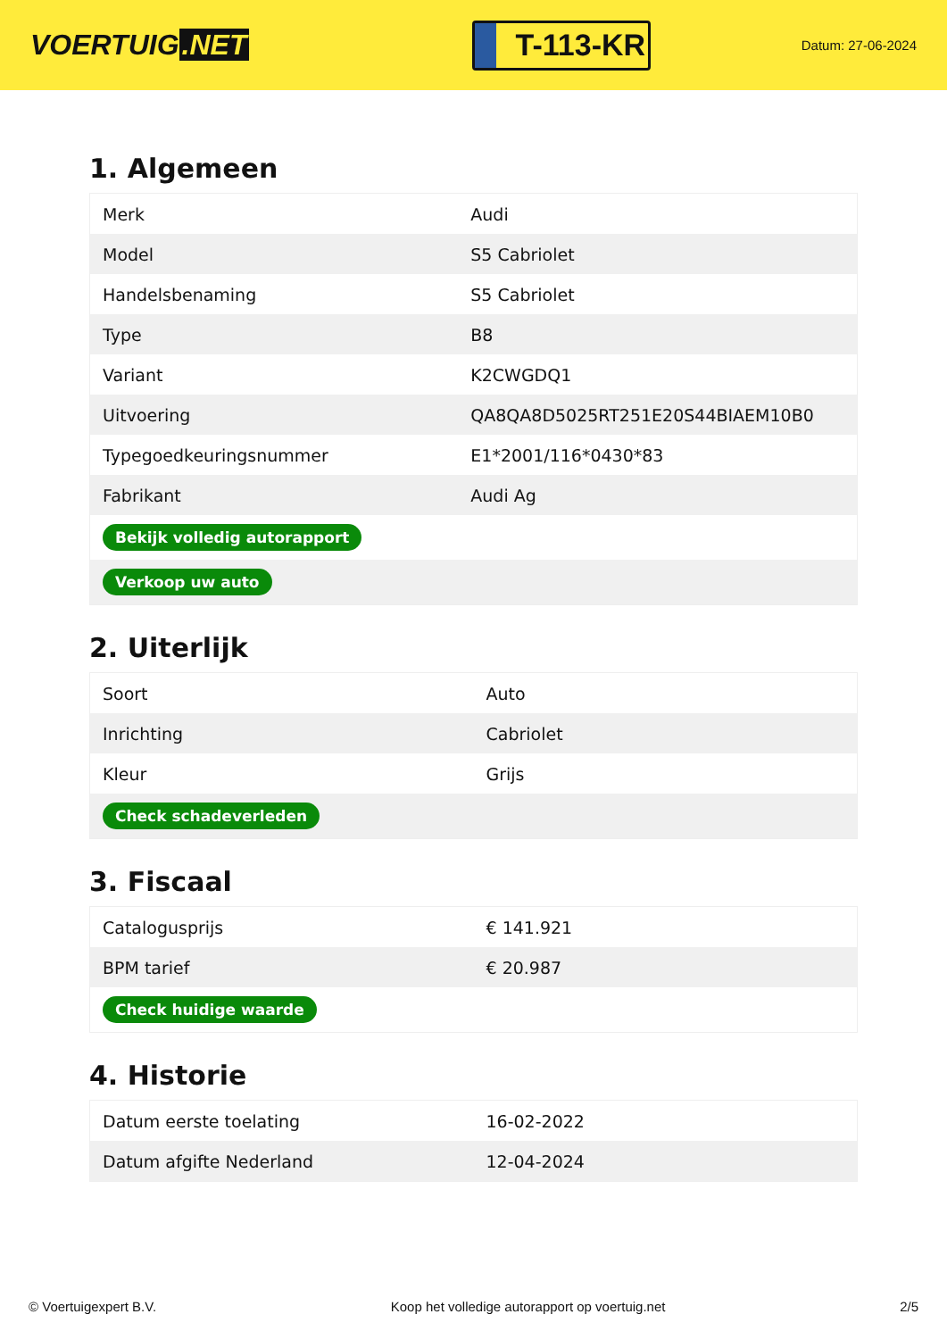VOERTUIG.NET
T-113-KR
Datum: 27-06-2024
1. Algemeen
| Merk | Audi |
| Model | S5 Cabriolet |
| Handelsbenaming | S5 Cabriolet |
| Type | B8 |
| Variant | K2CWGDQ1 |
| Uitvoering | QA8QA8D5025RT251E20S44BIAEM10B0 |
| Typegoedkeuringsnummer | E1*2001/116*0430*83 |
| Fabrikant | Audi Ag |
| Bekijk volledig autorapport | |
| Verkoop uw auto | |
2. Uiterlijk
| Soort | Auto |
| Inrichting | Cabriolet |
| Kleur | Grijs |
| Check schadeverleden | |
3. Fiscaal
| Catalogusprijs | € 141.921 |
| BPM tarief | € 20.987 |
| Check huidige waarde | |
4. Historie
| Datum eerste toelating | 16-02-2022 |
| Datum afgifte Nederland | 12-04-2024 |
© Voertuigexpert B.V. Koop het volledige autorapport op voertuig.net 2/5